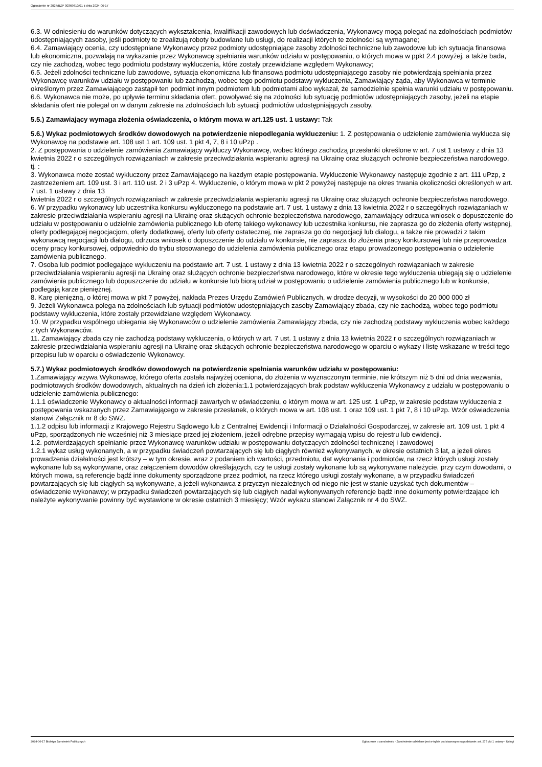Ogłoszenie nr 2024/BZP 00369610/01 z dnia 2024-06-17
6.3. W odniesieniu do warunków dotyczących wykształcenia, kwalifikacji zawodowych lub doświadczenia, Wykonawcy mogą polegać na zdolnościach podmiotów udostępniających zasoby, jeśli podmioty te zrealizują roboty budowlane lub usługi, do realizacji których te zdolności są wymagane;
6.4. Zamawiający ocenia, czy udostępniane Wykonawcy przez podmioty udostępniające zasoby zdolności techniczne lub zawodowe lub ich sytuacja finansowa lub ekonomiczna, pozwalają na wykazanie przez Wykonawcę spełniania warunków udziału w postępowaniu, o których mowa w ppkt 2.4 powyżej, a także bada, czy nie zachodzą, wobec tego podmiotu podstawy wykluczenia, które zostały przewidziane względem Wykonawcy;
6.5. Jeżeli zdolności techniczne lub zawodowe, sytuacja ekonomiczna lub finansowa podmiotu udostępniającego zasoby nie potwierdzają spełniania przez Wykonawcę warunków udziału w postępowaniu lub zachodzą, wobec tego podmiotu podstawy wykluczenia, Zamawiający żąda, aby Wykonawca w terminie określonym przez Zamawiającego zastąpił ten podmiot innym podmiotem lub podmiotami albo wykazał, że samodzielnie spełnia warunki udziału w postępowaniu.
6.6. Wykonawca nie może, po upływie terminu składania ofert, powoływać się na zdolności lub sytuację podmiotów udostępniających zasoby, jeżeli na etapie składania ofert nie polegał on w danym zakresie na zdolnościach lub sytuacji podmiotów udostępniających zasoby.
5.5.) Zamawiający wymaga złożenia oświadczenia, o którym mowa w art.125 ust. 1 ustawy: Tak
5.6.) Wykaz podmiotowych środków dowodowych na potwierdzenie niepodlegania wykluczeniu: 1. Z postępowania o udzielenie zamówienia wyklucza się Wykonawcę na podstawie art. 108 ust 1 art. 109 ust. 1 pkt 4, 7, 8 i 10 uPzp .
2. Z postępowania o udzielenie zamówienia Zamawiający wykluczy Wykonawcę, wobec którego zachodzą przesłanki określone w art. 7 ust 1 ustawy z dnia 13 kwietnia 2022 r o szczególnych rozwiązaniach w zakresie przeciwdziałania wspieraniu agresji na Ukrainę oraz służących ochronie bezpieczeństwa narodowego, tj. :
3. Wykonawca może zostać wykluczony przez Zamawiającego na każdym etapie postępowania. Wykluczenie Wykonawcy następuje zgodnie z art. 111 uPzp, z zastrzeżeniem art. 109 ust. 3 i art. 110 ust. 2 i 3 uPzp 4. Wykluczenie, o którym mowa w pkt 2 powyżej następuje na okres trwania okoliczności określonych w art. 7 ust. 1 ustawy z dnia 13
kwietnia 2022 r o szczególnych rozwiązaniach w zakresie przeciwdziałania wspieraniu agresji na Ukrainę oraz służących ochronie bezpieczeństwa narodowego.
6. W przypadku wykonawcy lub uczestnika konkursu wykluczonego na podstawie art. 7 ust. 1 ustawy z dnia 13 kwietnia 2022 r o szczególnych rozwiązaniach w zakresie przeciwdziałania wspieraniu agresji na Ukrainę oraz służących ochronie bezpieczeństwa narodowego, zamawiający odrzuca wniosek o dopuszczenie do udziału w postępowaniu o udzielnie zamówienia publicznego lub ofertę takiego wykonawcy lub uczestnika konkursu, nie zaprasza go do złożenia oferty wstępnej, oferty podlegającej negocjacjom, oferty dodatkowej, oferty lub oferty ostatecznej, nie zaprasza go do negocjacji lub dialogu, a także nie prowadzi z takim wykonawcą negocjacji lub dialogu, odrzuca wniosek o dopuszczenie do udziału w konkursie, nie zaprasza do złożenia pracy konkursowej lub nie przeprowadza oceny pracy konkursowej, odpowiednio do trybu stosowanego do udzielenia zamówienia publicznego oraz etapu prowadzonego postępowania o udzielenie zamówienia publicznego.
7. Osoba lub podmiot podlegające wykluczeniu na podstawie art. 7 ust. 1 ustawy z dnia 13 kwietnia 2022 r o szczególnych rozwiązaniach w zakresie przeciwdziałania wspieraniu agresji na Ukrainę oraz służących ochronie bezpieczeństwa narodowego, które w okresie tego wykluczenia ubiegają się o udzielenie zamówienia publicznego lub dopuszczenie do udziału w konkursie lub biorą udział w postępowaniu o udzielenie zamówienia publicznego lub w konkursie, podlegają karze pieniężnej.
8. Karę pieniężną, o której mowa w pkt 7 powyżej, nakłada Prezes Urzędu Zamówień Publicznych, w drodze decyzji, w wysokości do 20 000 000 zł
9. Jeżeli Wykonawca polega na zdolnościach lub sytuacji podmiotów udostępniających zasoby Zamawiający zbada, czy nie zachodzą, wobec tego podmiotu podstawy wykluczenia, które zostały przewidziane względem Wykonawcy.
10. W przypadku wspólnego ubiegania się Wykonawców o udzielenie zamówienia Zamawiający zbada, czy nie zachodzą podstawy wykluczenia wobec każdego z tych Wykonawców.
11. Zamawiający zbada czy nie zachodzą podstawy wykluczenia, o których w art. 7 ust. 1 ustawy z dnia 13 kwietnia 2022 r o szczególnych rozwiązaniach w zakresie przeciwdziałania wspieraniu agresji na Ukrainę oraz służących ochronie bezpieczeństwa narodowego w oparciu o wykazy i listę wskazane w treści tego przepisu lub w oparciu o oświadczenie Wykonawcy.
5.7.) Wykaz podmiotowych środków dowodowych na potwierdzenie spełniania warunków udziału w postępowaniu:
1.Zamawiający wzywa Wykonawcę, którego oferta została najwyżej oceniona, do złożenia w wyznaczonym terminie, nie krótszym niż 5 dni od dnia wezwania, podmiotowych środków dowodowych, aktualnych na dzień ich złożenia:1.1 potwierdzających brak podstaw wykluczenia Wykonawcy z udziału w postępowaniu o udzielenie zamówienia publicznego:
1.1.1 oświadczenie Wykonawcy o aktualności informacji zawartych w oświadczeniu, o którym mowa w art. 125 ust. 1 uPzp, w zakresie podstaw wykluczenia z postępowania wskazanych przez Zamawiającego w zakresie przesłanek, o których mowa w art. 108 ust. 1 oraz 109 ust. 1 pkt 7, 8 i 10 uPzp. Wzór oświadczenia stanowi Załącznik nr 8 do SWZ.
1.1.2 odpisu lub informacji z Krajowego Rejestru Sądowego lub z Centralnej Ewidencji i Informacji o Działalności Gospodarczej, w zakresie art. 109 ust. 1 pkt 4 uPzp, sporządzonych nie wcześniej niż 3 miesiące przed jej złożeniem, jeżeli odrębne przepisy wymagają wpisu do rejestru lub ewidencji.
1.2. potwierdzających spełnianie przez Wykonawcę warunków udziału w postępowaniu dotyczących zdolności technicznej i zawodowej
1.2.1 wykaz usług wykonanych, a w przypadku świadczeń powtarzających się lub ciągłych również wykonywanych, w okresie ostatnich 3 lat, a jeżeli okres prowadzenia działalności jest krótszy – w tym okresie, wraz z podaniem ich wartości, przedmiotu, dat wykonania i podmiotów, na rzecz których usługi zostały wykonane lub są wykonywane, oraz załączeniem dowodów określających, czy te usługi zostały wykonane lub są wykonywane należycie, przy czym dowodami, o których mowa, są referencje bądź inne dokumenty sporządzone przez podmiot, na rzecz którego usługi zostały wykonane, a w przypadku świadczeń powtarzających się lub ciągłych są wykonywane, a jeżeli wykonawca z przyczyn niezależnych od niego nie jest w stanie uzyskać tych dokumentów – oświadczenie wykonawcy; w przypadku świadczeń powtarzających się lub ciągłych nadal wykonywanych referencje bądź inne dokumenty potwierdzające ich należyte wykonywanie powinny być wystawione w okresie ostatnich 3 miesięcy; Wzór wykazu stanowi Załącznik nr 4 do SWZ.
2024-06-17 Biuletyn Zamówień Publicznych Ogłoszenie o zamówieniu - Zamówienie udzielane jest w trybie podstawowym na podstawie: art. 275 pkt 1 ustawy - Usługi